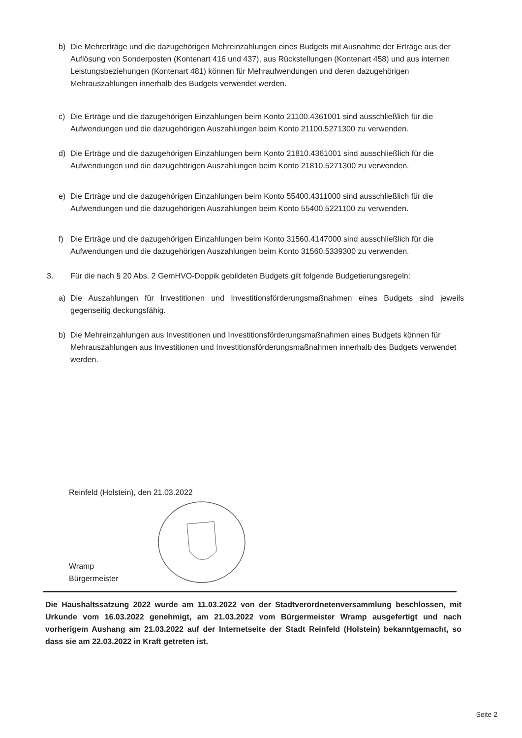b)
Die Mehrerträge und die dazugehörigen Mehreinzahlungen eines Budgets mit Ausnahme der Erträge aus der Auflösung von Sonderposten (Kontenart 416 und 437), aus Rückstellungen (Kontenart 458) und aus internen Leistungsbeziehungen (Kontenart 481) können für Mehraufwendungen und deren dazugehörigen Mehrauszahlungen innerhalb des Budgets verwendet werden.
c)
Die Erträge und die dazugehörigen Einzahlungen beim Konto 21100.4361001 sind ausschließlich für die Aufwendungen und die dazugehörigen Auszahlungen beim Konto 21100.5271300 zu verwenden.
d)
Die Erträge und die dazugehörigen Einzahlungen beim Konto 21810.4361001 sind ausschließlich für die Aufwendungen und die dazugehörigen Auszahlungen beim Konto 21810.5271300 zu verwenden.
e)
Die Erträge und die dazugehörigen Einzahlungen beim Konto 55400.4311000 sind ausschließlich für die Aufwendungen und die dazugehörigen Auszahlungen beim Konto 55400.5221100 zu verwenden.
f)
Die Erträge und die dazugehörigen Einzahlungen beim Konto 31560.4147000 sind ausschließlich für die Aufwendungen und die dazugehörigen Auszahlungen beim Konto 31560.5339300 zu verwenden.
3.
Für die nach § 20 Abs. 2 GemHVO-Doppik gebildeten Budgets gilt folgende Budgetierungsregeln:
a)
Die Auszahlungen für Investitionen und Investitionsförderungsmaßnahmen eines Budgets sind jeweils gegenseitig deckungsfähig.
b)
Die Mehreinzahlungen aus Investitionen und Investitionsförderungsmaßnahmen eines Budgets können für Mehrauszahlungen aus Investitionen und Investitionsförderungsmaßnahmen innerhalb des Budgets verwendet werden.
Reinfeld (Holstein), den 21.03.2022
Wramp
Bürgermeister
Die Haushaltssatzung 2022 wurde am 11.03.2022 von der Stadtverordnetenversammlung beschlossen, mit Urkunde vom 16.03.2022 genehmigt, am 21.03.2022 vom Bürgermeister Wramp ausgefertigt und nach vorherigem Aushang am 21.03.2022 auf der Internetseite der Stadt Reinfeld (Holstein) bekanntgemacht, so dass sie am 22.03.2022 in Kraft getreten ist.
Seite 2